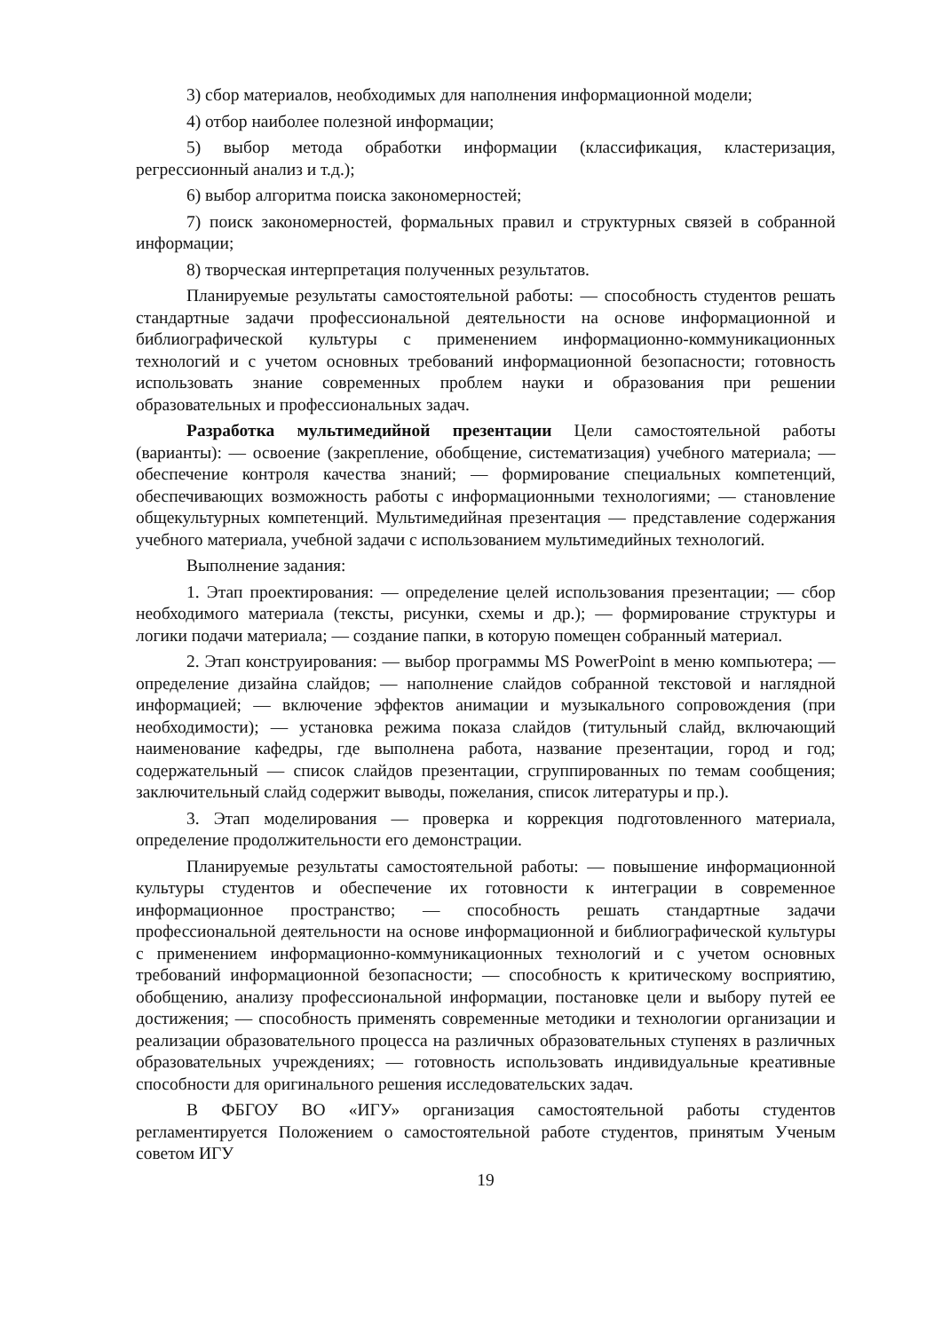3) сбор материалов, необходимых для наполнения информационной модели;
4) отбор наиболее полезной информации;
5) выбор метода обработки информации (классификация, кластеризация, регрессионный анализ и т.д.);
6) выбор алгоритма поиска закономерностей;
7) поиск закономерностей, формальных правил и структурных связей в собранной информации;
8) творческая интерпретация полученных результатов.
Планируемые результаты самостоятельной работы: — способность студентов решать стандартные задачи профессиональной деятельности на основе информационной и библиографической культуры с применением информационно-коммуникационных технологий и с учетом основных требований информационной безопасности; готовность использовать знание современных проблем науки и образования при решении образовательных и профессиональных задач.
Разработка мультимедийной презентации Цели самостоятельной работы (варианты): — освоение (закрепление, обобщение, систематизация) учебного материала; — обеспечение контроля качества знаний; — формирование специальных компетенций, обеспечивающих возможность работы с информационными технологиями; — становление общекультурных компетенций. Мультимедийная презентация — представление содержания учебного материала, учебной задачи с использованием мультимедийных технологий.
Выполнение задания:
1. Этап проектирования: — определение целей использования презентации; — сбор необходимого материала (тексты, рисунки, схемы и др.); — формирование структуры и логики подачи материала; — создание папки, в которую помещен собранный материал.
2. Этап конструирования: — выбор программы MS PowerPoint в меню компьютера; — определение дизайна слайдов; — наполнение слайдов собранной текстовой и наглядной информацией; — включение эффектов анимации и музыкального сопровождения (при необходимости); — установка режима показа слайдов (титульный слайд, включающий наименование кафедры, где выполнена работа, название презентации, город и год; содержательный — список слайдов презентации, сгруппированных по темам сообщения; заключительный слайд содержит выводы, пожелания, список литературы и пр.).
3. Этап моделирования — проверка и коррекция подготовленного материала, определение продолжительности его демонстрации.
Планируемые результаты самостоятельной работы: — повышение информационной культуры студентов и обеспечение их готовности к интеграции в современное информационное пространство; — способность решать стандартные задачи профессиональной деятельности на основе информационной и библиографической культуры с применением информационно-коммуникационных технологий и с учетом основных требований информационной безопасности; — способность к критическому восприятию, обобщению, анализу профессиональной информации, постановке цели и выбору путей ее достижения; — способность применять современные методики и технологии организации и реализации образовательного процесса на различных образовательных ступенях в различных образовательных учреждениях; — готовность использовать индивидуальные креативные способности для оригинального решения исследовательских задач.
В ФБГОУ ВО «ИГУ» организация самостоятельной работы студентов регламентируется Положением о самостоятельной работе студентов, принятым Ученым советом ИГУ
19